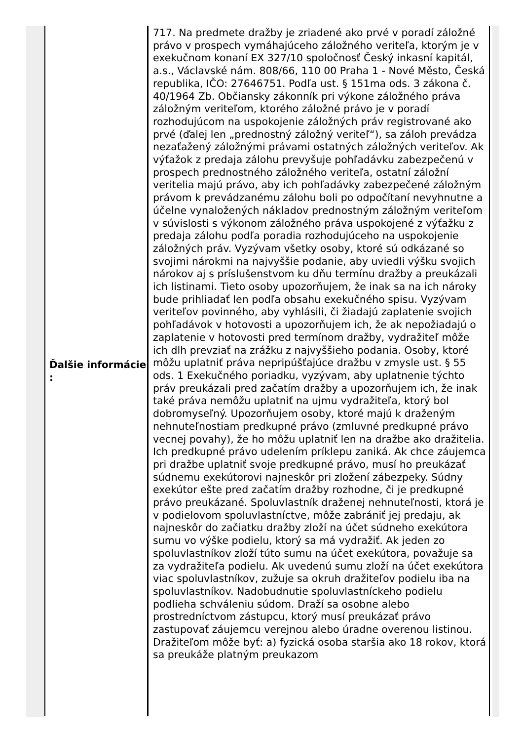| Ďalšie informácie : | 717. Na predmete dražby je zriadené ako prvé v poradí záložné právo v prospech vymáhajúceho záložného veriteľa, ktorým je v exekučnom konaní EX 327/10 spoločnosť Český inkasní kapitál, a.s., Václavské nám. 808/66, 110 00 Praha 1 - Nové Město, Česká republika, IČO: 27646751. Podľa ust. § 151ma ods. 3 zákona č. 40/1964 Zb. Občiansky zákonník pri výkone záložného práva záložným veriteľom, ktorého záložné právo je v poradí rozhodujúcom na uspokojenie záložných práv registrované ako prvé (ďalej len „prednostný záložný veriteľ“), sa záloh prevádza nezaťažený záložnými právami ostatných záložných veriteľov. Ak výťažok z predaja zálohu prevyšuje pohľadávku zabezpečenú v prospech prednostného záložného veriteľa, ostatní záložní veritelia majú právo, aby ich pohľadávky zabezpečené záložným právom k prevádzanému zálohu boli po odpočítaní nevyhnutne a účelne vynaložených nákladov prednostným záložným veriteľom v súvislosti s výkonom záložného práva uspokojené z výťažku z predaja zálohu podľa poradia rozhodujúceho na uspokojenie záložných práv. Vyzývam všetky osoby, ktoré sú odkázané so svojimi nárokmi na najvyššie podanie, aby uviedli výšku svojich nárokov aj s príslušenstvom ku dňu termínu dražby a preukázali ich listinami. Tieto osoby upozorňujem, že inak sa na ich nároky bude prihliadať len podľa obsahu exekučného spisu. Vyzývam veriteľov povinného, aby vyhlásili, či žiadajú zaplatenie svojich pohľadávok v hotovosti a upozorňujem ich, že ak nepožiadajú o zaplatenie v hotovosti pred termínom dražby, vydražiteľ môže ich dlh prevziať na zrážku z najvyššieho podania. Osoby, ktoré môžu uplatniť práva nepripúšťajúce dražbu v zmysle ust. § 55 ods. 1 Exekučného poriadku, vyzývam, aby uplatnenie týchto práv preukázali pred začatím dražby a upozorňujem ich, že inak také práva nemôžu uplatniť na ujmu vydražiteľa, ktorý bol dobromyseľný. Upozorňujem osoby, ktoré majú k draženým nehnuteľnostiam predkupné právo (zmluvné predkupné právo vecnej povahy), že ho môžu uplatniť len na dražbe ako dražitelia. Ich predkupné právo udelením príklepu zaniká. Ak chce záujemca pri dražbe uplatniť svoje predkupné právo, musí ho preukázať súdnemu exekútorovi najneskôr pri zložení zábezpeky. Súdny exekútor ešte pred začatím dražby rozhodne, či je predkupné právo preukázané. Spoluvlastník draženej nehnuteľnosti, ktorá je v podielovom spoluvlastníctve, môže zabrániť jej predaju, ak najneskôr do začiatku dražby zloží na účet súdneho exekútora sumu vo výške podielu, ktorý sa má vydražiť. Ak jeden zo spoluvlastníkov zloží túto sumu na účet exekútora, považuje sa za vydražiteľa podielu. Ak uvedenú sumu zloží na účet exekútora viac spoluvlastníkov, zužuje sa okruh dražiteľov podielu iba na spoluvlastníkov. Nadobudnutie spoluvlastníckeho podielu podlieha schváleniu súdom. Draží sa osobne alebo prostredníctvom zástupcu, ktorý musí preukázať právo zastupovať záujemcu verejnou alebo úradne overenou listinou. Dražiteľom môže byť: a) fyzická osoba staršia ako 18 rokov, ktorá sa preukáže platným preukazom |